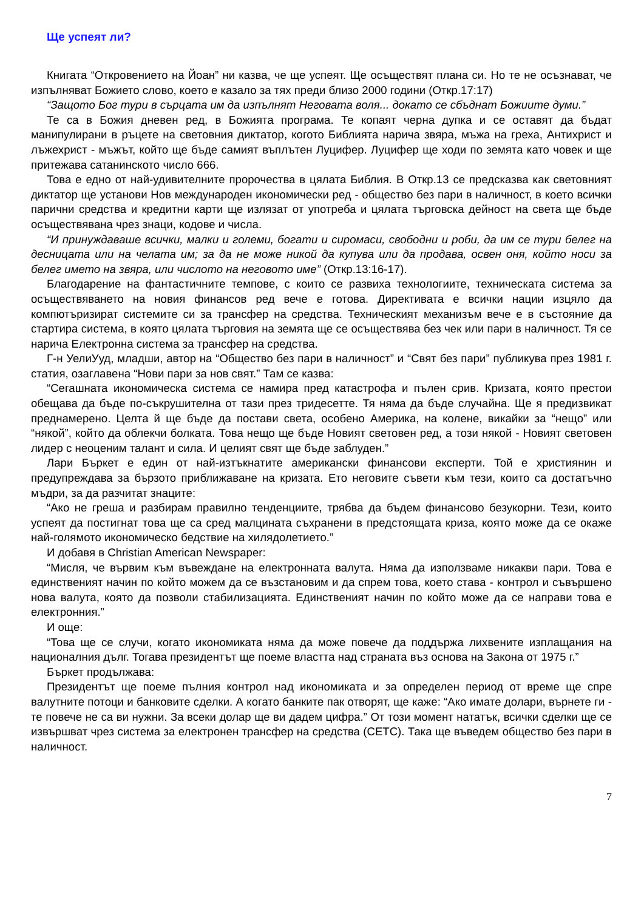Ще успеят ли?
Книгата “Откровението на Йоан” ни казва, че ще успеят. Ще осъществят плана си. Но те не осъзнават, че изпълняват Божието слово, което е казало за тях преди близо 2000 години (Откр.17:17)
“Защото Бог тури в сърцата им да изпълнят Неговата воля... докато се сбъднат Божиите думи.”
Те са в Божия дневен ред, в Божията програма. Те копаят черна дупка и се оставят да бъдат манипулирани в ръцете на световния диктатор, когото Библията нарича звяра, мъжа на греха, Антихрист и лъжехрист - мъжът, който ще бъде самият въплътен Луцифер. Луцифер ще ходи по земята като човек и ще притежава сатанинското число 666.
Това е едно от най-удивителните пророчества в цялата Библия. В Откр.13 се предсказва как световният диктатор ще установи Нов международен икономически ред - общество без пари в наличност, в което всички парични средства и кредитни карти ще излязат от употреба и цялата търговска дейност на света ще бъде осъществявана чрез знаци, кодове и числа.
“И принуждаваше всички, малки и големи, богати и сиромаси, свободни и роби, да им се тури белег на десницата или на челата им; за да не може никой да купува или да продава, освен оня, който носи за белег името на звяра, или числото на неговото име” (Откр.13:16-17).
Благодарение на фантастичните темпове, с които се развиха технологиите, техническата система за осъществяването на новия финансов ред вече е готова. Директивата е всички нации изцяло да компютъризират системите си за трансфер на средства. Техническият механизъм вече е в състояние да стартира система, в която цялата търговия на земята ще се осъществява без чек или пари в наличност. Тя се нарича Електронна система за трансфер на средства.
Г-н УелиУуд, младши, автор на “Общество без пари в наличност” и “Свят без пари” публикува през 1981 г. статия, озаглавена “Нови пари за нов свят.” Там се казва:
“Сегашната икономическа система се намира пред катастрофа и пълен срив. Кризата, която престои обещава да бъде по-съкрушителна от тази през тридесетте. Тя няма да бъде случайна. Ще я предизвикат преднамерено. Целта й ще бъде да постави света, особено Америка, на колене, викайки за “нещо” или “някой”, който да облекчи болката. Това нещо ще бъде Новият световен ред, а този някой - Новият световен лидер с неоценим талант и сила. И целият свят ще бъде заблуден.”
Лари Бъркет е един от най-изтъкнатите американски финансови експерти. Той е християнин и предупреждава за бързото приближаване на кризата. Ето неговите съвети към тези, които са достатъчно мъдри, за да разчитат знаците:
“Ако не греша и разбирам правилно тенденциите, трябва да бъдем финансово безукорни. Тези, които успеят да постигнат това ще са сред малцината съхранени в предстоящата криза, която може да се окаже най-голямото икономическо бедствие на хилядолетието.”
И добавя в Christian American Newspaper:
“Мисля, че вървим към въвеждане на електронната валута. Няма да използваме никакви пари. Това е единственият начин по който можем да се възстановим и да спрем това, което става - контрол и съвършено нова валута, която да позволи стабилизацията. Единственият начин по който може да се направи това е електронния.”
И още:
“Това ще се случи, когато икономиката няма да може повече да поддържа лихвените изплащания на националния дълг. Тогава президентът ще поеме властта над страната въз основа на Закона от 1975 г.”
Бъркет продължава:
Президентът ще поеме пълния контрол над икономиката и за определен период от време ще спре валутните потоци и банковите сделки. А когато банките пак отворят, ще каже: “Ако имате долари, върнете ги - те повече не са ви нужни. За всеки долар ще ви дадем цифра.” От този момент нататък, всички сделки ще се извършват чрез система за електронен трансфер на средства (СЕТС). Така ще въведем общество без пари в наличност.
7